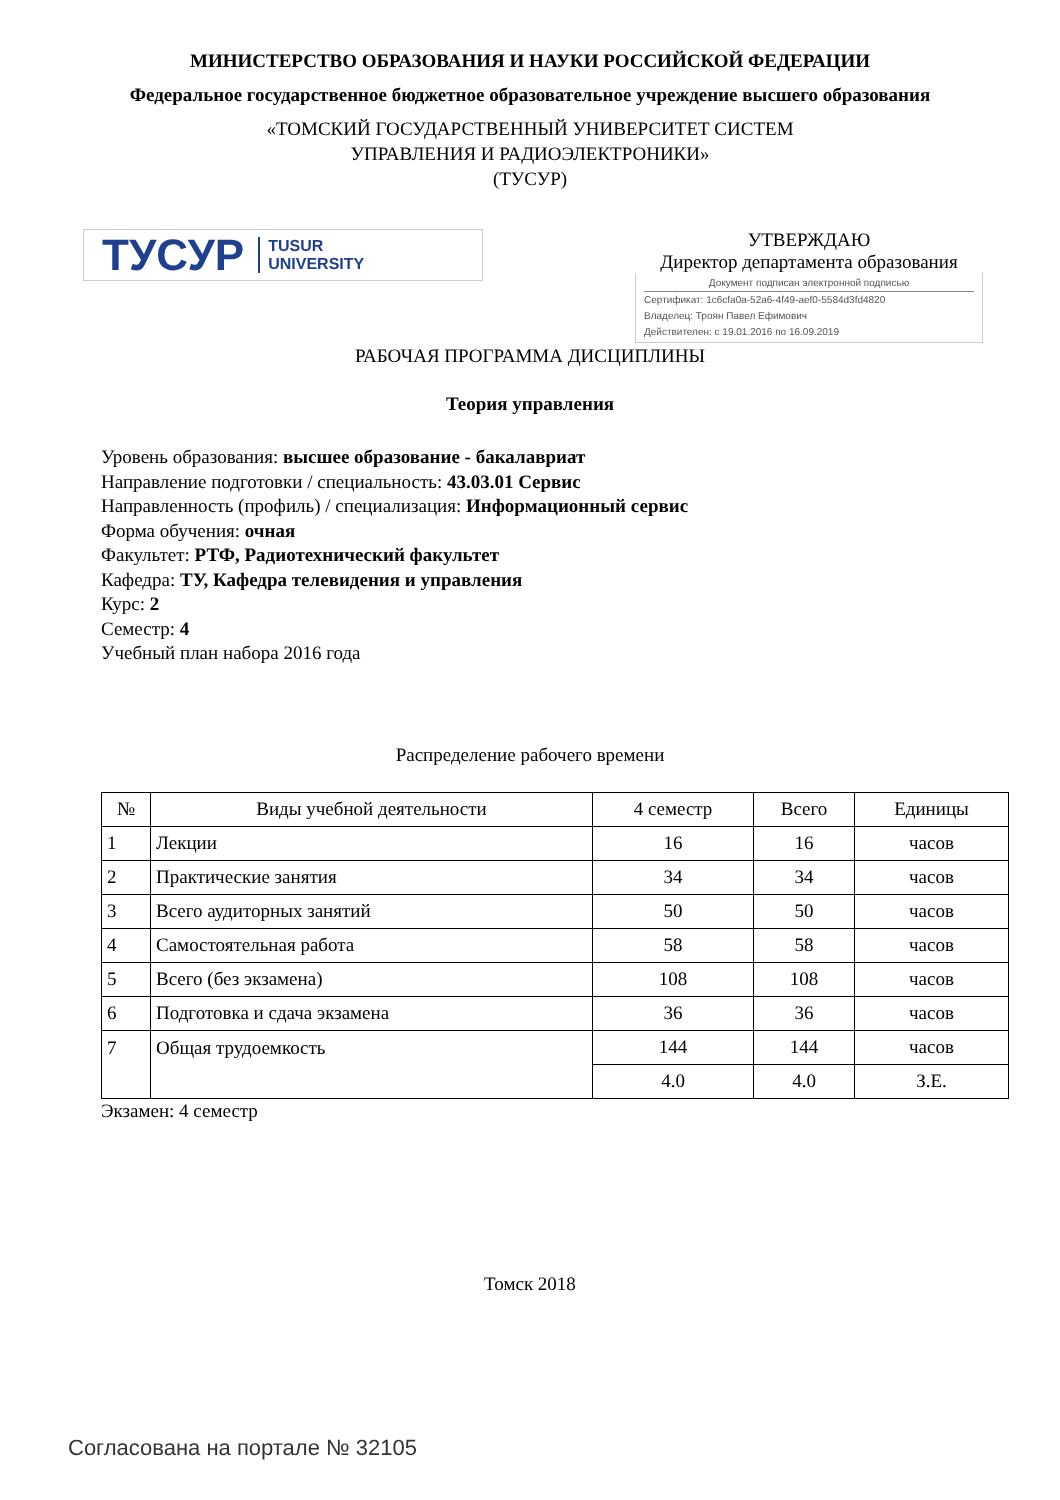МИНИСТЕРСТВО ОБРАЗОВАНИЯ И НАУКИ РОССИЙСКОЙ ФЕДЕРАЦИИ
Федеральное государственное бюджетное образовательное учреждение высшего образования
«ТОМСКИЙ ГОСУДАРСТВЕННЫЙ УНИВЕРСИТЕТ СИСТЕМ
УПРАВЛЕНИЯ И РАДИОЭЛЕКТРОНИКИ»
(ТУСУР)
ТУСУР TUSUR
UNIVERSITY
УТВЕРЖДАЮ
Директор департамента образования
Документ подписан электронной подписью
Сертификат: 1c6cfa0a-52a6-4f49-aef0-5584d3fd4820
Владелец: Троян Павел Ефимович
Действителен: с 19.01.2016 по 16.09.2019
РАБОЧАЯ ПРОГРАММА ДИСЦИПЛИНЫ
Теория управления
Уровень образования: высшее образование - бакалавриат
Направление подготовки / специальность: 43.03.01 Сервис
Направленность (профиль) / специализация: Информационный сервис
Форма обучения: очная
Факультет: РТФ, Радиотехнический факультет
Кафедра: ТУ, Кафедра телевидения и управления
Курс: 2
Семестр: 4
Учебный план набора 2016 года
Распределение рабочего времени
| № | Виды учебной деятельности | 4 семестр | Всего | Единицы |
| --- | --- | --- | --- | --- |
| 1 | Лекции | 16 | 16 | часов |
| 2 | Практические занятия | 34 | 34 | часов |
| 3 | Всего аудиторных занятий | 50 | 50 | часов |
| 4 | Самостоятельная работа | 58 | 58 | часов |
| 5 | Всего (без экзамена) | 108 | 108 | часов |
| 6 | Подготовка и сдача экзамена | 36 | 36 | часов |
| 7 | Общая трудоемкость | 144 | 144 | часов |
| | | 4.0 | 4.0 | З.Е. |
Экзамен: 4 семестр
Томск 2018
Согласована на портале № 32105